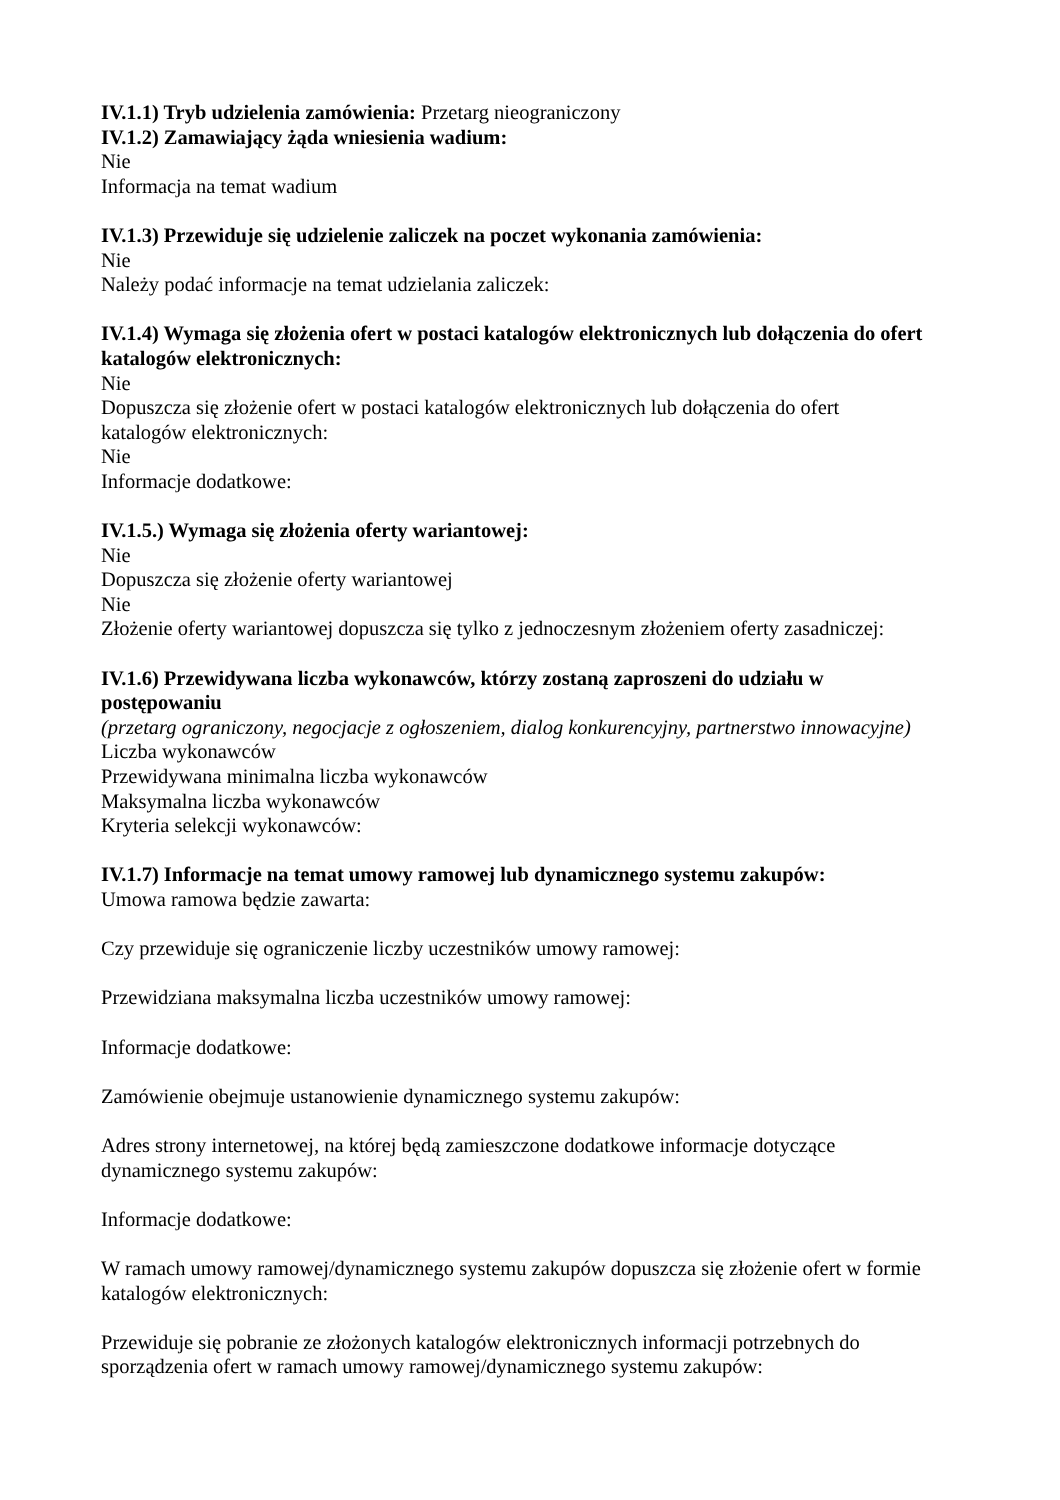IV.1.1) Tryb udzielenia zamówienia: Przetarg nieograniczony
IV.1.2) Zamawiający żąda wniesienia wadium:
Nie
Informacja na temat wadium
IV.1.3) Przewiduje się udzielenie zaliczek na poczet wykonania zamówienia:
Nie
Należy podać informacje na temat udzielania zaliczek:
IV.1.4) Wymaga się złożenia ofert w postaci katalogów elektronicznych lub dołączenia do ofert katalogów elektronicznych:
Nie
Dopuszcza się złożenie ofert w postaci katalogów elektronicznych lub dołączenia do ofert
katalogów elektronicznych:
Nie
Informacje dodatkowe:
IV.1.5.) Wymaga się złożenia oferty wariantowej:
Nie
Dopuszcza się złożenie oferty wariantowej
Nie
Złożenie oferty wariantowej dopuszcza się tylko z jednoczesnym złożeniem oferty zasadniczej:
IV.1.6) Przewidywana liczba wykonawców, którzy zostaną zaproszeni do udziału w
postępowaniu
(przetarg ograniczony, negocjacje z ogłoszeniem, dialog konkurencyjny, partnerstwo innowacyjne)
Liczba wykonawców
Przewidywana minimalna liczba wykonawców
Maksymalna liczba wykonawców
Kryteria selekcji wykonawców:
IV.1.7) Informacje na temat umowy ramowej lub dynamicznego systemu zakupów:
Umowa ramowa będzie zawarta:
Czy przewiduje się ograniczenie liczby uczestników umowy ramowej:
Przewidziana maksymalna liczba uczestników umowy ramowej:
Informacje dodatkowe:
Zamówienie obejmuje ustanowienie dynamicznego systemu zakupów:
Adres strony internetowej, na której będą zamieszczone dodatkowe informacje dotyczące
dynamicznego systemu zakupów:
Informacje dodatkowe:
W ramach umowy ramowej/dynamicznego systemu zakupów dopuszcza się złożenie ofert w formie
katalogów elektronicznych:
Przewiduje się pobranie ze złożonych katalogów elektronicznych informacji potrzebnych do
sporządzenia ofert w ramach umowy ramowej/dynamicznego systemu zakupów: